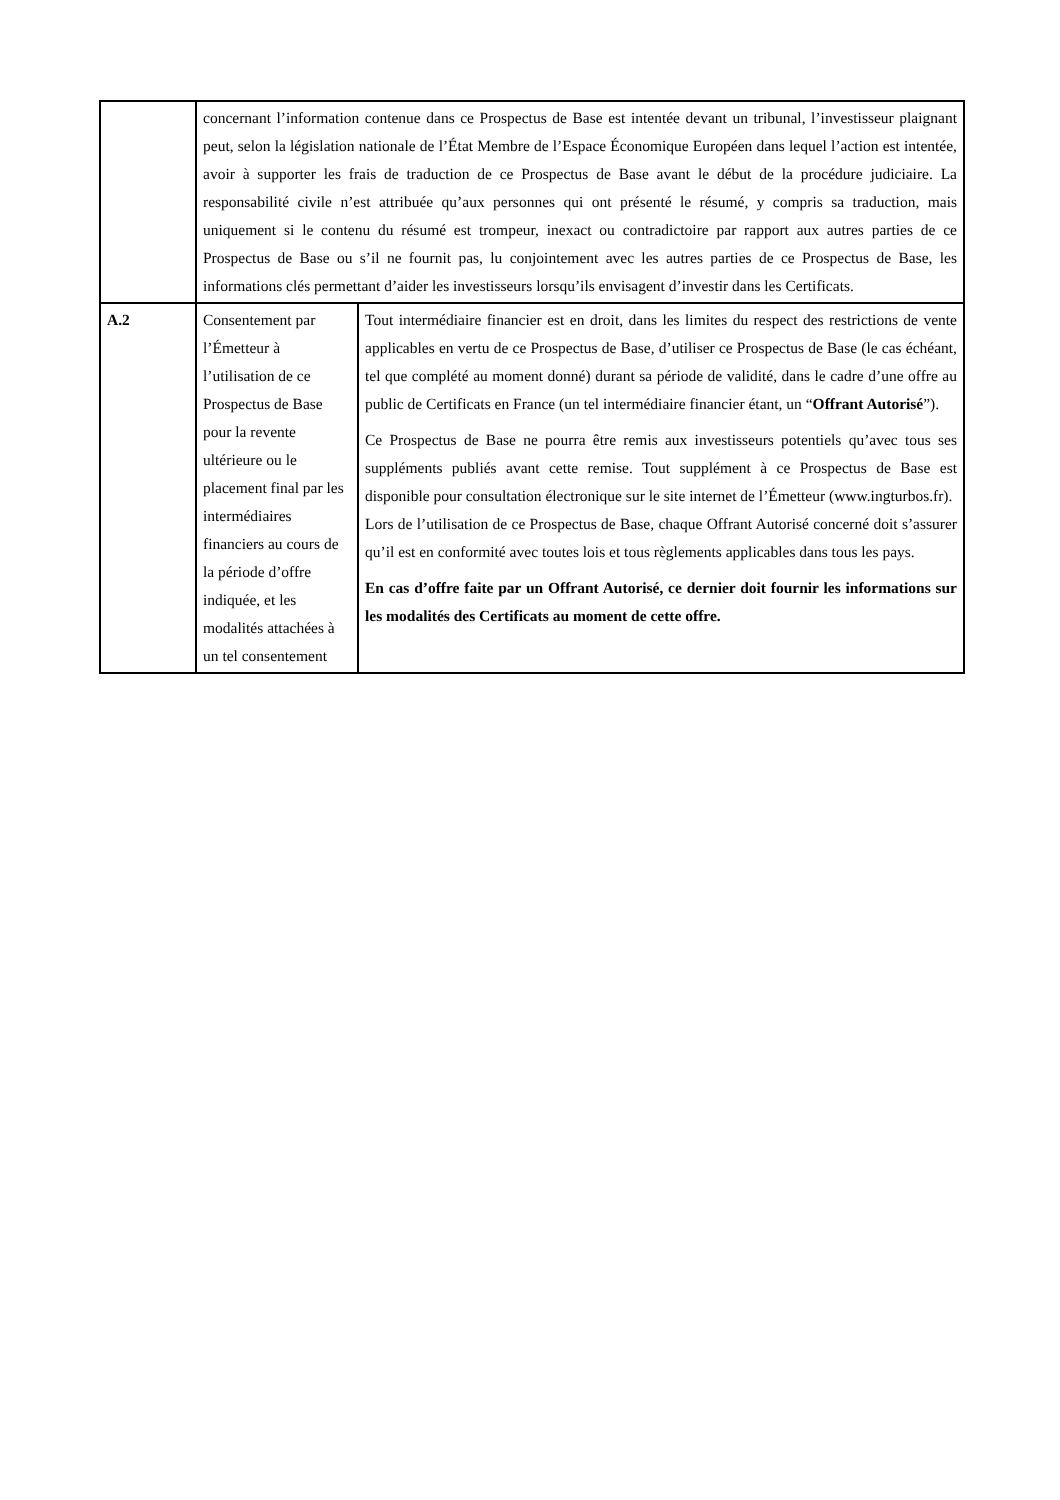| | concernant l’information contenue dans ce Prospectus de Base est intentée devant un tribunal, l’investisseur plaignant peut, selon la législation nationale de l’État Membre de l’Espace Économique Européen dans lequel l’action est intentée, avoir à supporter les frais de traduction de ce Prospectus de Base avant le début de la procédure judiciaire. La responsabilité civile n’est attribuée qu’aux personnes qui ont présenté le résumé, y compris sa traduction, mais uniquement si le contenu du résumé est trompeur, inexact ou contradictoire par rapport aux autres parties de ce Prospectus de Base ou s’il ne fournit pas, lu conjointement avec les autres parties de ce Prospectus de Base, les informations clés permettant d’aider les investisseurs lorsqu’ils envisagent d’investir dans les Certificats. | |
| A.2 | Consentement par l’Émetteur à l’utilisation de ce Prospectus de Base pour la revente ultérieure ou le placement final par les intermédiaires financiers au cours de la période d’offre indiquée, et les modalités attachées à un tel consentement | Tout intermédiaire financier est en droit, dans les limites du respect des restrictions de vente applicables en vertu de ce Prospectus de Base, d’utiliser ce Prospectus de Base (le cas échéant, tel que complété au moment donné) durant sa période de validité, dans le cadre d’une offre au public de Certificats en France (un tel intermédiaire financier étant, un “ Offrant Autorisé ”). Ce Prospectus de Base ne pourra être remis aux investisseurs potentiels qu’avec tous ses suppléments publiés avant cette remise. Tout supplément à ce Prospectus de Base est disponible pour consultation électronique sur le site internet de l’Émetteur (www.ingturbos.fr). Lors de l’utilisation de ce Prospectus de Base, chaque Offrant Autorisé concerné doit s’assurer qu’il est en conformité avec toutes lois et tous règlements applicables dans tous les pays. En cas d’offre faite par un Offrant Autorisé, ce dernier doit fournir les informations sur les modalités des Certificats au moment de cette offre. |